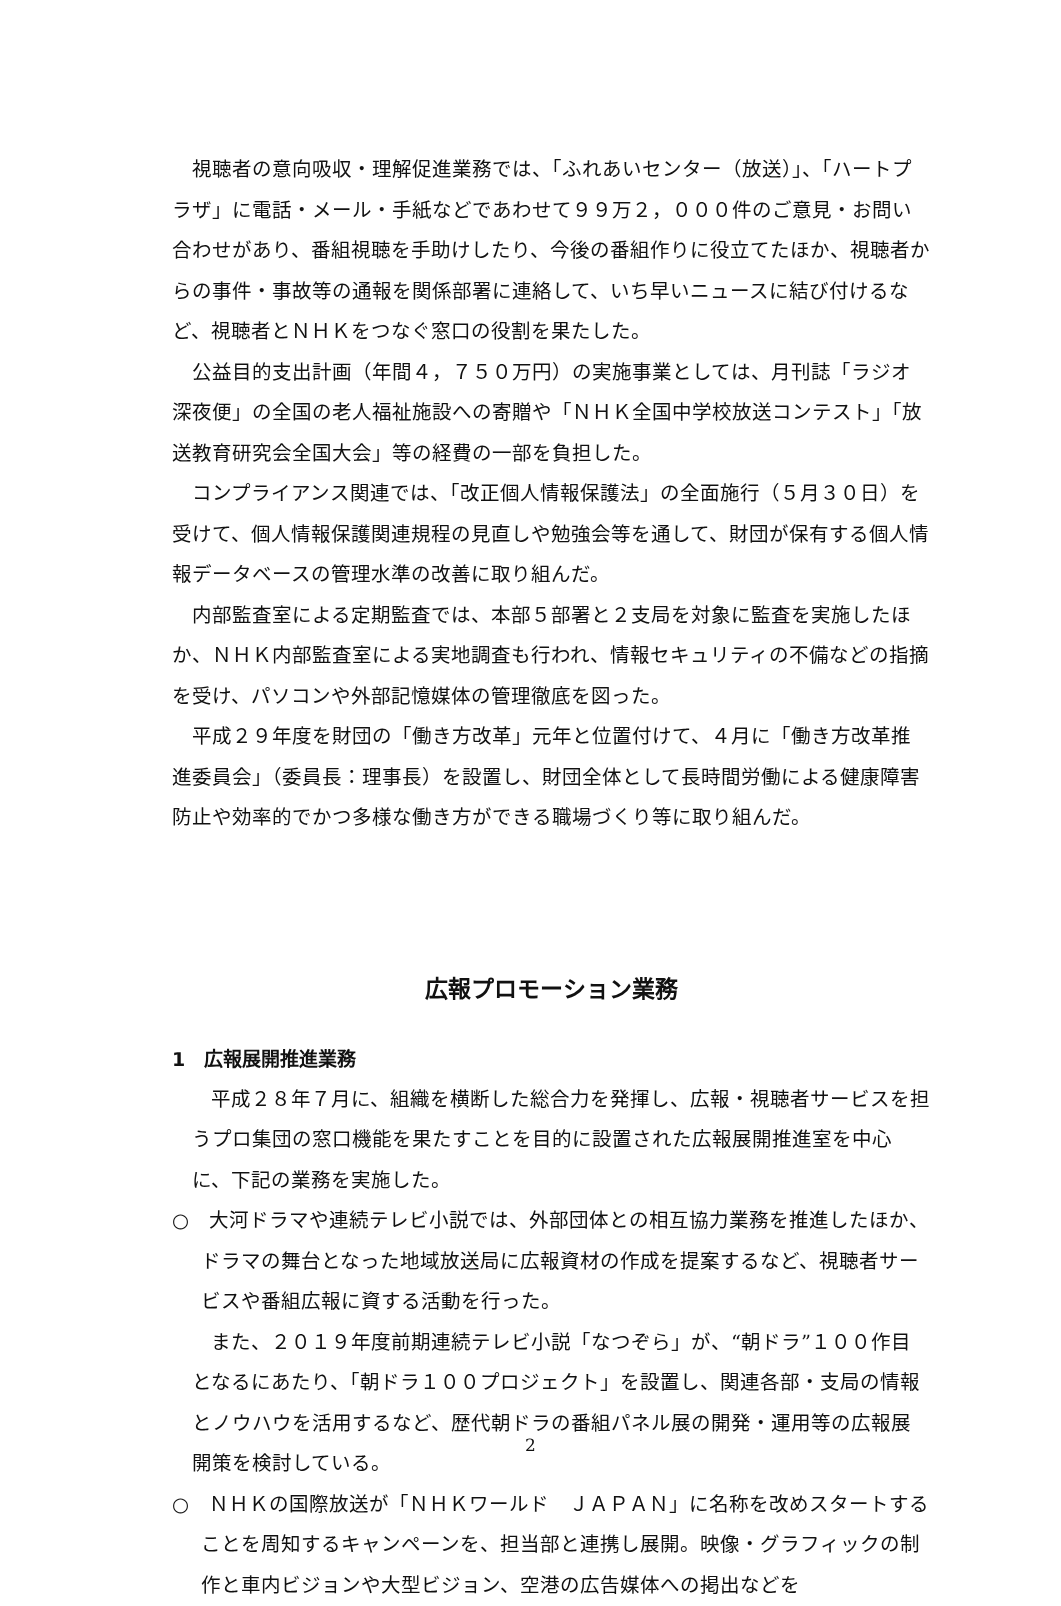視聴者の意向吸収・理解促進業務では、「ふれあいセンター（放送）」、「ハートプラザ」に電話・メール・手紙などであわせて９９万２，０００件のご意見・お問い合わせがあり、番組視聴を手助けしたり、今後の番組作りに役立てたほか、視聴者からの事件・事故等の通報を関係部署に連絡して、いち早いニュースに結び付けるなど、視聴者とＮＨＫをつなぐ窓口の役割を果たした。
公益目的支出計画（年間４，７５０万円）の実施事業としては、月刊誌「ラジオ深夜便」の全国の老人福祉施設への寄贈や「ＮＨＫ全国中学校放送コンテスト」「放送教育研究会全国大会」等の経費の一部を負担した。
コンプライアンス関連では、「改正個人情報保護法」の全面施行（５月３０日）を受けて、個人情報保護関連規程の見直しや勉強会等を通して、財団が保有する個人情報データベースの管理水準の改善に取り組んだ。
内部監査室による定期監査では、本部５部署と２支局を対象に監査を実施したほか、ＮＨＫ内部監査室による実地調査も行われ、情報セキュリティの不備などの指摘を受け、パソコンや外部記憶媒体の管理徹底を図った。
平成２９年度を財団の「働き方改革」元年と位置付けて、４月に「働き方改革推進委員会」（委員長：理事長）を設置し、財団全体として長時間労働による健康障害防止や効率的でかつ多様な働き方ができる職場づくり等に取り組んだ。
広報プロモーション業務
1　広報展開推進業務
平成２８年７月に、組織を横断した総合力を発揮し、広報・視聴者サービスを担うプロ集団の窓口機能を果たすことを目的に設置された広報展開推進室を中心に、下記の業務を実施した。
○　大河ドラマや連続テレビ小説では、外部団体との相互協力業務を推進したほか、ドラマの舞台となった地域放送局に広報資材の作成を提案するなど、視聴者サービスや番組広報に資する活動を行った。
また、２０１９年度前期連続テレビ小説「なつぞら」が、“朝ドラ”１００作目となるにあたり、「朝ドラ１００プロジェクト」を設置し、関連各部・支局の情報とノウハウを活用するなど、歴代朝ドラの番組パネル展の開発・運用等の広報展開策を検討している。
○　ＮＨＫの国際放送が「ＮＨＫワールド　ＪＡＰＡＮ」に名称を改めスタートすることを周知するキャンペーンを、担当部と連携し展開。映像・グラフィックの制作と車内ビジョンや大型ビジョン、空港の広告媒体への掲出などを
2